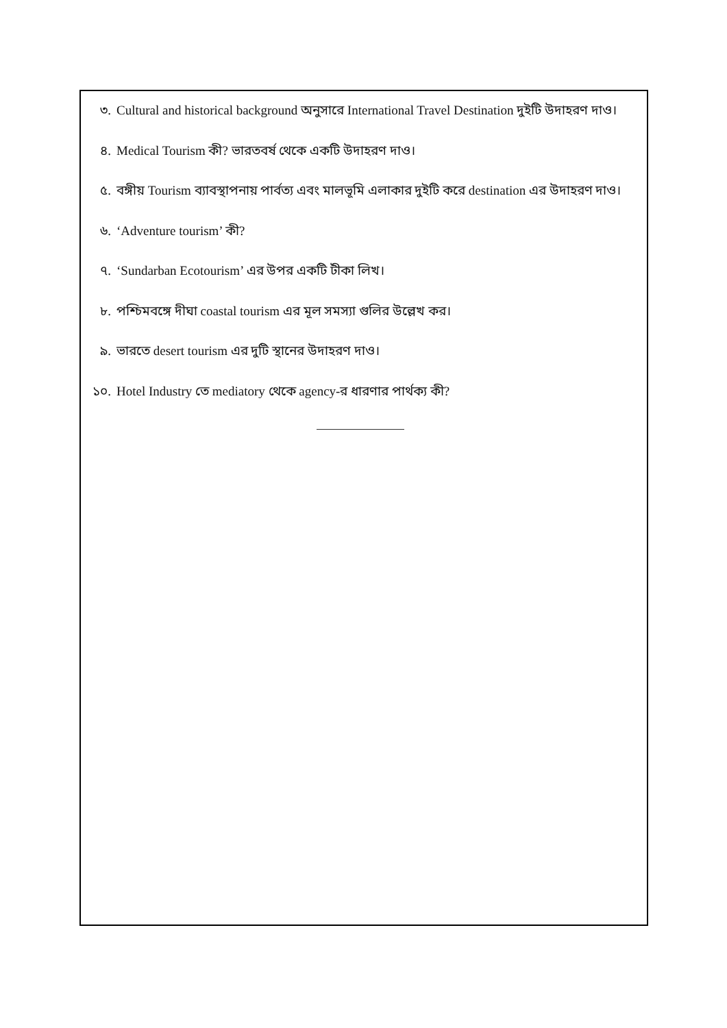৩. Cultural and historical background অনুসারে International Travel Destination দুইটি উদাহরণ দাও।
৪. Medical Tourism কী? ভারতবর্ষ থেকে একটি উদাহরণ দাও।
৫. বঙ্গীয় Tourism ব্যাবস্থাপনায় পার্বত্য এবং মালভূমি এলাকার দুইটি করে destination এর উদাহরণ দাও।
৬. ‘Adventure tourism’ কী?
৭. ‘Sundarban Ecotourism’ এর উপর একটি টীকা লিখ।
৮. পশ্চিমবঙ্গে দীঘা coastal tourism এর মূল সমস্যা গুলির উল্লেখ কর।
৯. ভারতে desert tourism এর দুটি স্থানের উদাহরণ দাও।
১০. Hotel Industry তে mediatory থেকে agency-র ধারণার পার্থক্য কী?